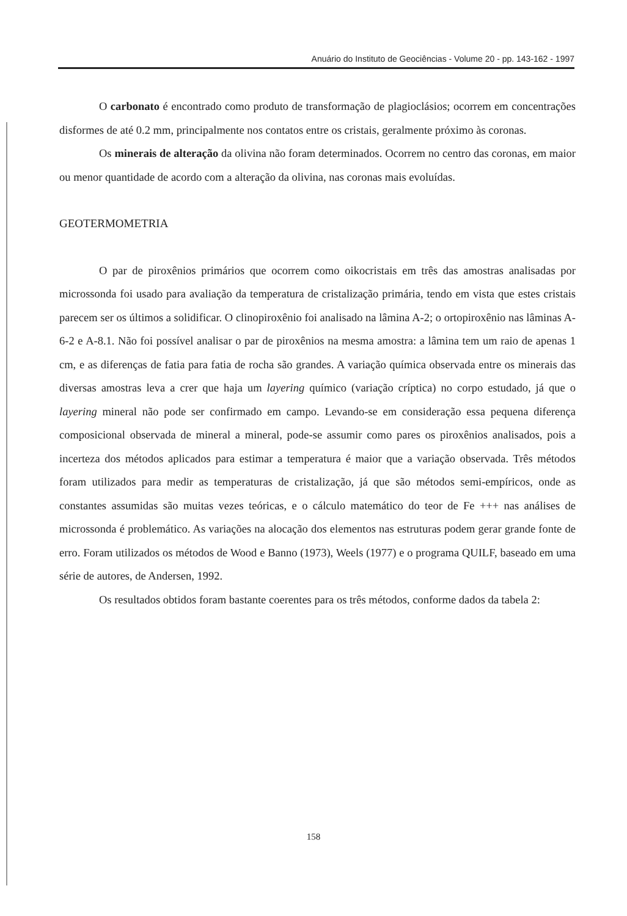Anuário do Instituto de Geociências - Volume 20 - pp. 143-162 - 1997
O carbonato é encontrado como produto de transformação de plagioclásios; ocorrem em concentrações disformes de até 0.2 mm, principalmente nos contatos entre os cristais, geralmente próximo às coronas.
Os minerais de alteração da olivina não foram determinados. Ocorrem no centro das coronas, em maior ou menor quantidade de acordo com a alteração da olivina, nas coronas mais evoluídas.
GEOTERMOMETRIA
O par de piroxênios primários que ocorrem como oikocristais em três das amostras analisadas por microssonda foi usado para avaliação da temperatura de cristalização primária, tendo em vista que estes cristais parecem ser os últimos a solidificar. O clinopiroxênio foi analisado na lâmina A-2; o ortopiroxênio nas lâminas A-6-2 e A-8.1. Não foi possível analisar o par de piroxênios na mesma amostra: a lâmina tem um raio de apenas 1 cm, e as diferenças de fatia para fatia de rocha são grandes. A variação química observada entre os minerais das diversas amostras leva a crer que haja um layering químico (variação críptica) no corpo estudado, já que o layering mineral não pode ser confirmado em campo. Levando-se em consideração essa pequena diferença composicional observada de mineral a mineral, pode-se assumir como pares os piroxênios analisados, pois a incerteza dos métodos aplicados para estimar a temperatura é maior que a variação observada. Três métodos foram utilizados para medir as temperaturas de cristalização, já que são métodos semi-empíricos, onde as constantes assumidas são muitas vezes teóricas, e o cálculo matemático do teor de Fe +++ nas análises de microssonda é problemático. As variações na alocação dos elementos nas estruturas podem gerar grande fonte de erro. Foram utilizados os métodos de Wood e Banno (1973), Weels (1977) e o programa QUILF, baseado em uma série de autores, de Andersen, 1992.
Os resultados obtidos foram bastante coerentes para os três métodos, conforme dados da tabela 2:
158